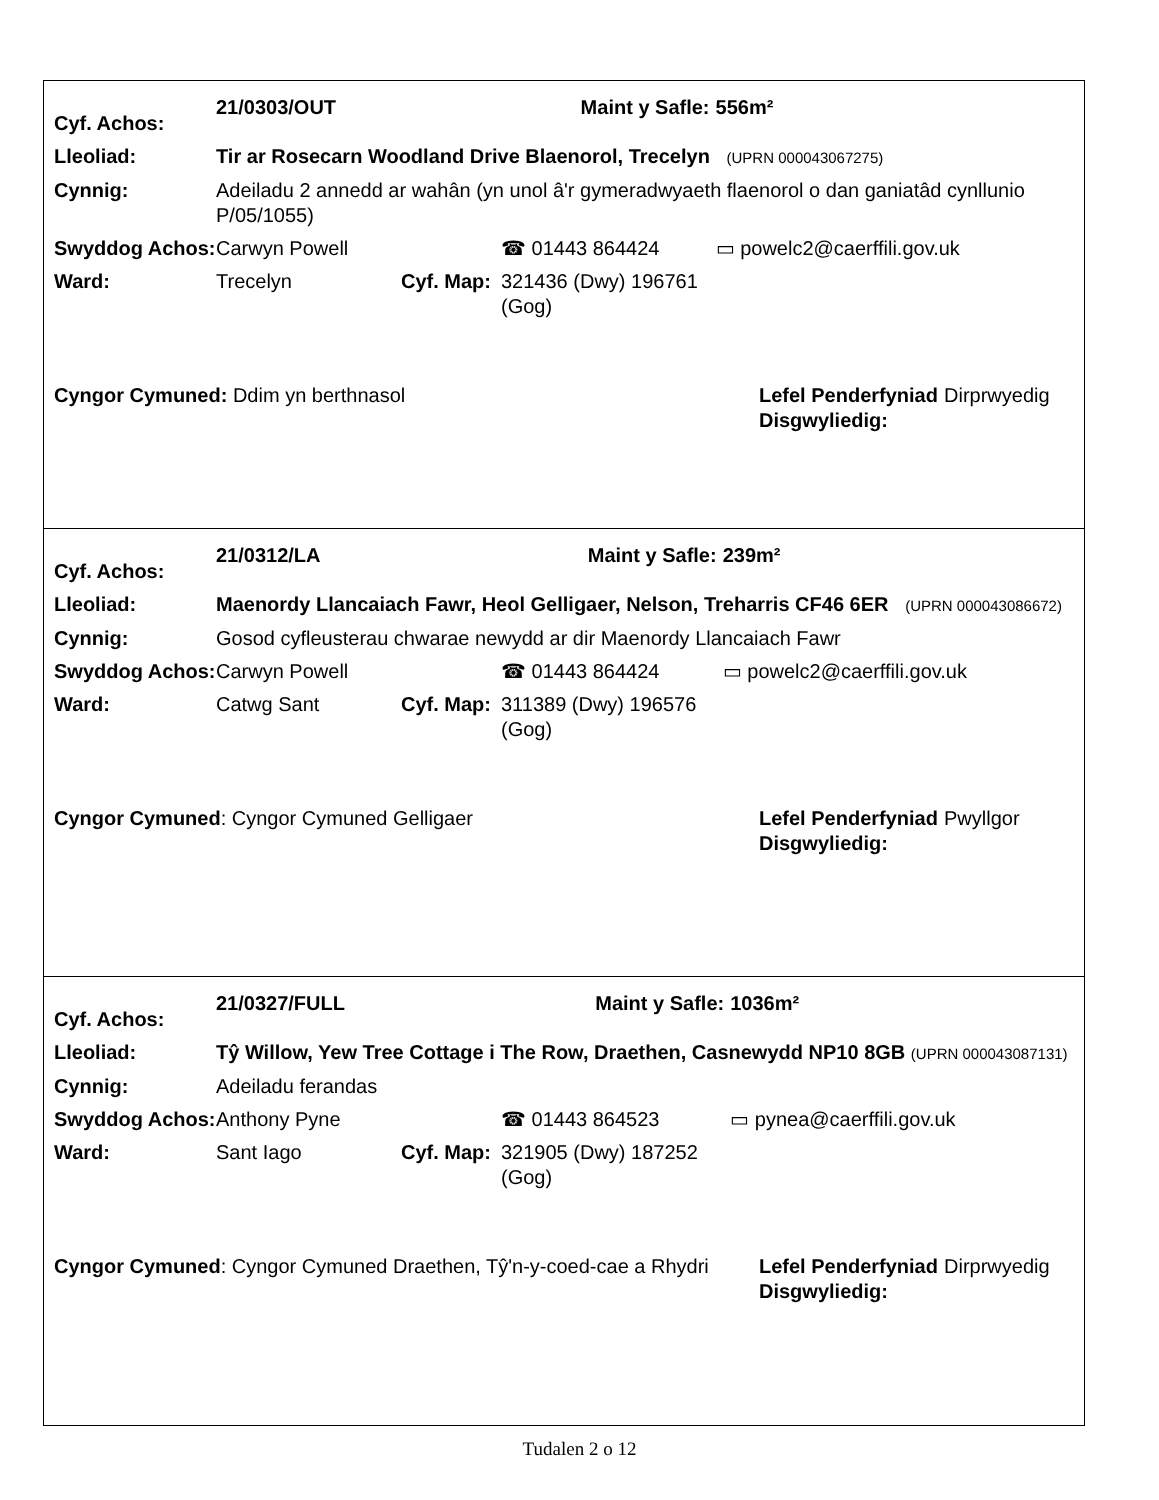| Cyf. Achos: | 21/0303/OUT | | | Maint y Safle: | 556m² |
| Lleoliad: | Tir ar Rosecarn Woodland Drive Blaenorol, Trecelyn (UPRN 000043067275) | | | | |
| Cynnig: | Adeiladu 2 annedd ar wahân (yn unol â'r gymeradwyaeth flaenorol o dan ganiatâd cynllunio P/05/1055) | | | | |
| Swyddog Achos: | Carwyn Powell | | ☎ 01443 864424 | | ▭ powelc2@caerffili.gov.uk |
| Ward: | Trecelyn | Cyf. Map: | 321436 (Dwy) 196761 (Gog) | | |
| Cyngor Cymuned: Ddim yn berthnasol | Lefel Penderfyniad Disgwyliedig: | Dirprwyedig |
| Cyf. Achos: | 21/0312/LA | | | Maint y Safle: | 239m² |
| Lleoliad: | Maenordy Llancaiach Fawr, Heol Gelligaer, Nelson, Treharris CF46 6ER (UPRN 000043086672) | | | | |
| Cynnig: | Gosod cyfleusterau chwarae newydd ar dir Maenordy Llancaiach Fawr | | | | |
| Swyddog Achos: | Carwyn Powell | | ☎ 01443 864424 | | ▭ powelc2@caerffili.gov.uk |
| Ward: | Catwg Sant | Cyf. Map: | 311389 (Dwy) 196576 (Gog) | | |
| Cyngor Cymuned : Cyngor Cymuned Gelligaer | Lefel Penderfyniad Disgwyliedig: | Pwyllgor |
| Cyf. Achos: | 21/0327/FULL | | | Maint y Safle: | 1036m² |
| Lleoliad: | Tŷ Willow, Yew Tree Cottage i The Row, Draethen, Casnewydd NP10 8GB (UPRN 000043087131) | | | | |
| Cynnig: | Adeiladu ferandas | | | | |
| Swyddog Achos: | Anthony Pyne | | ☎ 01443 864523 | | ▭ pynea@caerffili.gov.uk |
| Ward: | Sant Iago | Cyf. Map: | 321905 (Dwy) 187252 (Gog) | | |
| Cyngor Cymuned : Cyngor Cymuned Draethen, Tŷ'n-y-coed-cae a Rhydri | Lefel Penderfyniad Disgwyliedig: | Dirprwyedig |
Tudalen 2 o 12